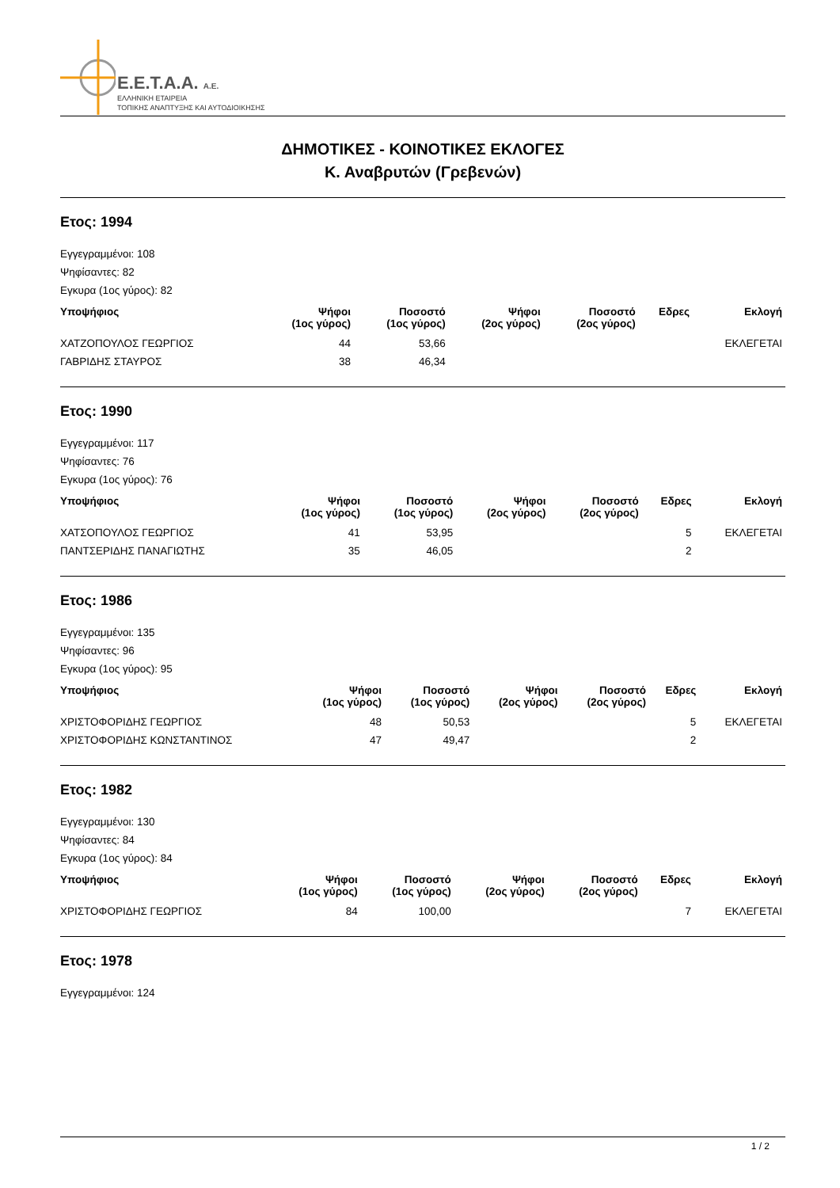E.E.T.A.A. A.E.
ΕΛΛΗΝΙΚΗ ΕΤΑΙΡΕΙΑ
ΤΟΠΙΚΗΣ ΑΝΑΠΤΥΞΗΣ ΚΑΙ ΑΥΤΟΔΙΟΙΚΗΣΗΣ
ΔΗΜΟΤΙΚΕΣ - ΚΟΙΝΟΤΙΚΕΣ ΕΚΛΟΓΕΣ
Κ. Αναβρυτών (Γρεβενών)
Ετος: 1994
Εγγεγραμμένοι: 108
Ψηφίσαντες: 82
Εγκυρα (1ος γύρος): 82
| Υποψήφιος | Ψήφοι (1ος γύρος) | Ποσοστό (1ος γύρος) | Ψήφοι (2ος γύρος) | Ποσοστό (2ος γύρος) | Εδρες | Εκλογή |
| --- | --- | --- | --- | --- | --- | --- |
| ΧΑΤΖΟΠΟΥΛΟΣ ΓΕΩΡΓΙΟΣ | 44 | 53,66 | | | | ΕΚΛΕΓΕΤΑΙ |
| ΓΑΒΡΙΔΗΣ ΣΤΑΥΡΟΣ | 38 | 46,34 | | | | |
Ετος: 1990
Εγγεγραμμένοι: 117
Ψηφίσαντες: 76
Εγκυρα (1ος γύρος): 76
| Υποψήφιος | Ψήφοι (1ος γύρος) | Ποσοστό (1ος γύρος) | Ψήφοι (2ος γύρος) | Ποσοστό (2ος γύρος) | Εδρες | Εκλογή |
| --- | --- | --- | --- | --- | --- | --- |
| ΧΑΤΣΟΠΟΥΛΟΣ ΓΕΩΡΓΙΟΣ | 41 | 53,95 | | | 5 | ΕΚΛΕΓΕΤΑΙ |
| ΠΑΝΤΣΕΡΙΔΗΣ ΠΑΝΑΓΙΩΤΗΣ | 35 | 46,05 | | | 2 | |
Ετος: 1986
Εγγεγραμμένοι: 135
Ψηφίσαντες: 96
Εγκυρα (1ος γύρος): 95
| Υποψήφιος | Ψήφοι (1ος γύρος) | Ποσοστό (1ος γύρος) | Ψήφοι (2ος γύρος) | Ποσοστό (2ος γύρος) | Εδρες | Εκλογή |
| --- | --- | --- | --- | --- | --- | --- |
| ΧΡΙΣΤΟΦΟΡΙΔΗΣ ΓΕΩΡΓΙΟΣ | 48 | 50,53 | | | 5 | ΕΚΛΕΓΕΤΑΙ |
| ΧΡΙΣΤΟΦΟΡΙΔΗΣ ΚΩΝΣΤΑΝΤΙΝΟΣ | 47 | 49,47 | | | 2 | |
Ετος: 1982
Εγγεγραμμένοι: 130
Ψηφίσαντες: 84
Εγκυρα (1ος γύρος): 84
| Υποψήφιος | Ψήφοι (1ος γύρος) | Ποσοστό (1ος γύρος) | Ψήφοι (2ος γύρος) | Ποσοστό (2ος γύρος) | Εδρες | Εκλογή |
| --- | --- | --- | --- | --- | --- | --- |
| ΧΡΙΣΤΟΦΟΡΙΔΗΣ ΓΕΩΡΓΙΟΣ | 84 | 100,00 | | | 7 | ΕΚΛΕΓΕΤΑΙ |
Ετος: 1978
Εγγεγραμμένοι: 124
1 / 2